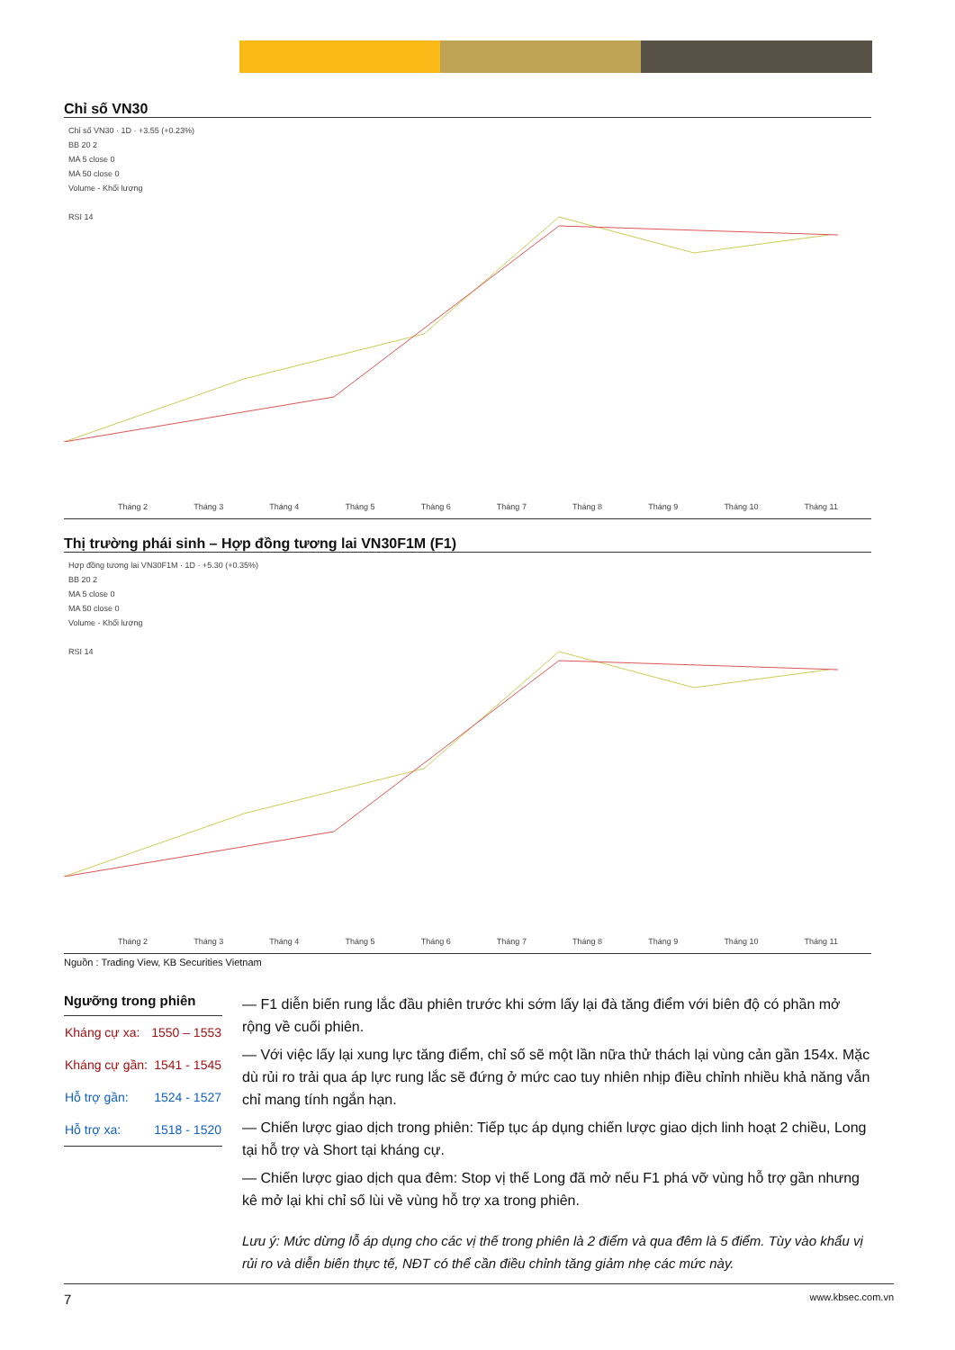Chỉ số VN30
Chỉ số VN30 · 1D · +3.55 (+0.23%)
BB 20 2
MA 5 close 0
MA 50 close 0
Volume - Khối lượng
RSI 14
Tháng 2 Tháng 3 Tháng 4 Tháng 5 Tháng 6 Tháng 7 Tháng 8 Tháng 9 Tháng 10 Tháng 11
Thị trường phái sinh – Hợp đồng tương lai VN30F1M (F1)
Hợp đồng tương lai VN30F1M · 1D · +5.30 (+0.35%)
BB 20 2
MA 5 close 0
MA 50 close 0
Volume - Khối lượng
RSI 14
Tháng 2 Tháng 3 Tháng 4 Tháng 5 Tháng 6 Tháng 7 Tháng 8 Tháng 9 Tháng 10 Tháng 11
Nguồn : Trading View, KB Securities Vietnam
Ngưỡng trong phiên
| Kháng cự xa: | 1550 – 1553 |
| Kháng cự gần: | 1541 - 1545 |
| Hỗ trợ gần: | 1524 - 1527 |
| Hỗ trợ xa: | 1518 - 1520 |
— F1 diễn biến rung lắc đầu phiên trước khi sớm lấy lại đà tăng điểm với biên độ có phần mở rộng về cuối phiên.
— Với việc lấy lại xung lực tăng điểm, chỉ số sẽ một lần nữa thử thách lại vùng cản gần 154x. Mặc dù rủi ro trải qua áp lực rung lắc sẽ đứng ở mức cao tuy nhiên nhịp điều chỉnh nhiều khả năng vẫn chỉ mang tính ngắn hạn.
— Chiến lược giao dịch trong phiên: Tiếp tục áp dụng chiến lược giao dịch linh hoạt 2 chiều, Long tại hỗ trợ và Short tại kháng cự.
— Chiến lược giao dịch qua đêm: Stop vị thế Long đã mở nếu F1 phá vỡ vùng hỗ trợ gần nhưng kê mở lại khi chỉ số lùi về vùng hỗ trợ xa trong phiên.
Lưu ý: Mức dừng lỗ áp dụng cho các vị thế trong phiên là 2 điểm và qua đêm là 5 điểm. Tùy vào khẩu vị rủi ro và diễn biến thực tế, NĐT có thể cần điều chỉnh tăng giảm nhẹ các mức này.
7 www.kbsec.com.vn